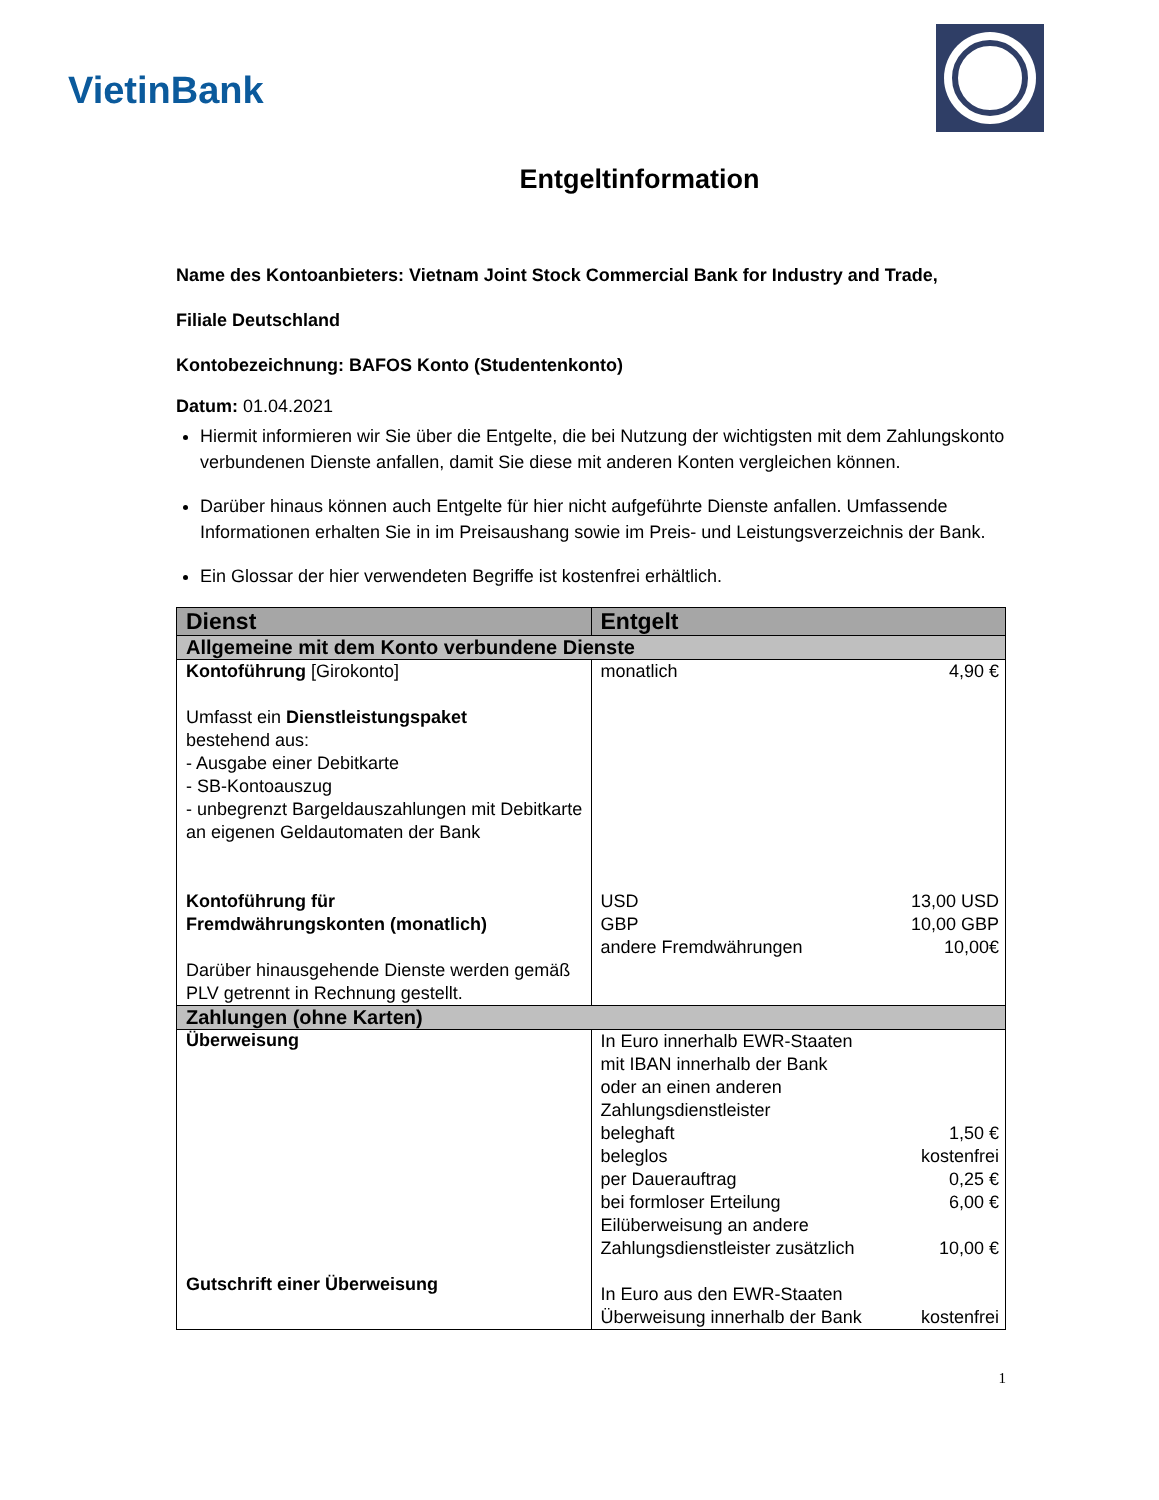VietinBank
Entgeltinformation
Name des Kontoanbieters: Vietnam Joint Stock Commercial Bank for Industry and Trade,
Filiale Deutschland
Kontobezeichnung: BAFOS Konto (Studentenkonto)
Datum: 01.04.2021
Hiermit informieren wir Sie über die Entgelte, die bei Nutzung der wichtigsten mit dem Zahlungskonto verbundenen Dienste anfallen, damit Sie diese mit anderen Konten vergleichen können.
Darüber hinaus können auch Entgelte für hier nicht aufgeführte Dienste anfallen. Umfassende Informationen erhalten Sie in im Preisaushang sowie im Preis- und Leistungsverzeichnis der Bank.
Ein Glossar der hier verwendeten Begriffe ist kostenfrei erhältlich.
| Dienst | Entgelt |
| --- | --- |
| Allgemeine mit dem Konto verbundene Dienste | |
| Kontoführung [Girokonto] Umfasst ein Dienstleistungspaket bestehend aus: - Ausgabe einer Debitkarte - SB-Kontoauszug - unbegrenzt Bargeldauszahlungen mit Debitkarte an eigenen Geldautomaten der Bank Kontoführung für Fremdwährungskonten (monatlich) Darüber hinausgehende Dienste werden gemäß PLV getrennt in Rechnung gestellt. | monatlich 4,90 € USD 13,00 USD GBP 10,00 GBP andere Fremdwährungen 10,00€ |
| Zahlungen (ohne Karten) | |
| Überweisung Gutschrift einer Überweisung | In Euro innerhalb EWR-Staaten mit IBAN innerhalb der Bank oder an einen anderen Zahlungsdienstleister beleghaft 1,50 € beleglos kostenfrei per Dauerauftrag 0,25 € bei formloser Erteilung 6,00 € Eilüberweisung an andere Zahlungsdienstleister zusätzlich 10,00 € In Euro aus den EWR-Staaten Überweisung innerhalb der Bank kostenfrei |
1